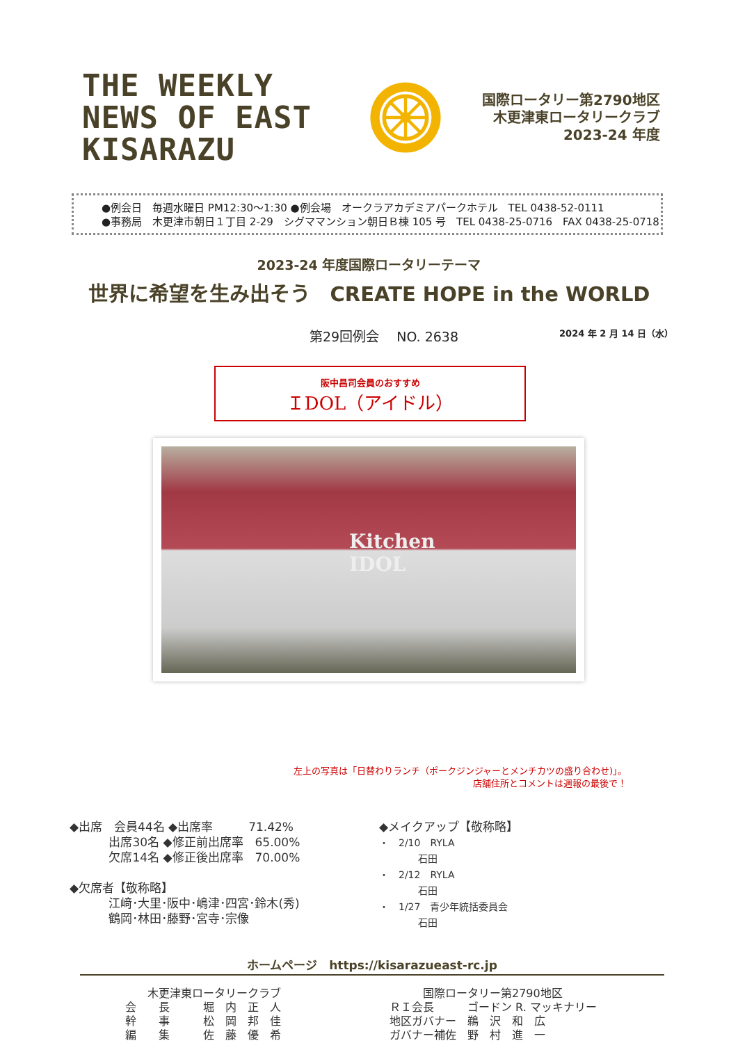THE WEEKLY NEWS OF EAST KISARAZU
国際ロータリー第2790地区
木更津東ロータリークラブ
2023-24 年度
●例会日　毎週水曜日 PM12:30～1:30 ●例会場　オークラアカデミアパークホテル　TEL 0438-52-0111
●事務局　木更津市朝日１丁目 2-29　シグママンション朝日Ｂ棟 105 号　TEL 0438-25-0716　FAX 0438-25-0718
2023-24 年度国際ロータリーテーマ
世界に希望を生み出そう　CREATE HOPE in the WORLD
第29回例会　 NO. 2638 2024 年 2 月 14 日（水）
阪中昌司会員のおすすめ
ＩDOL（アイドル）
Kitchen
IDOL
左上の写真は「日替わりランチ（ポークジンジャーとメンチカツの盛り合わせ)」。
店舗住所とコメントは週報の最後で！
◆出席　会員44名 ◆出席率　　　71.42%
　　　 出席30名 ◆修正前出席率　65.00%
　　　 欠席14名 ◆修正後出席率　70.00%
◆欠席者【敬称略】
　　　 江﨑･大里･阪中･嶋津･四宮･鈴木(秀)
　　　 鶴岡･林田･藤野･宮寺･宗像
◆メイクアップ【敬称略】
・　2/10　RYLA
　　　　石田
・　2/12　RYLA
　　　　石田
・　1/27　青少年統括委員会
　　　　石田
ホームページ　https://kisarazueast-rc.jp
　　木更津東ロータリークラブ
会　　長　　　堀　内　正　人
幹　　事　　　松　岡　邦　佳
編　　集　　　佐　藤　優　希
　　　国際ロータリー第2790地区
ＲＩ会長　　　ゴードン R. マッキナリー
地区ガバナー　鵜　沢　和　広
ガバナー補佐　野　村　進　一